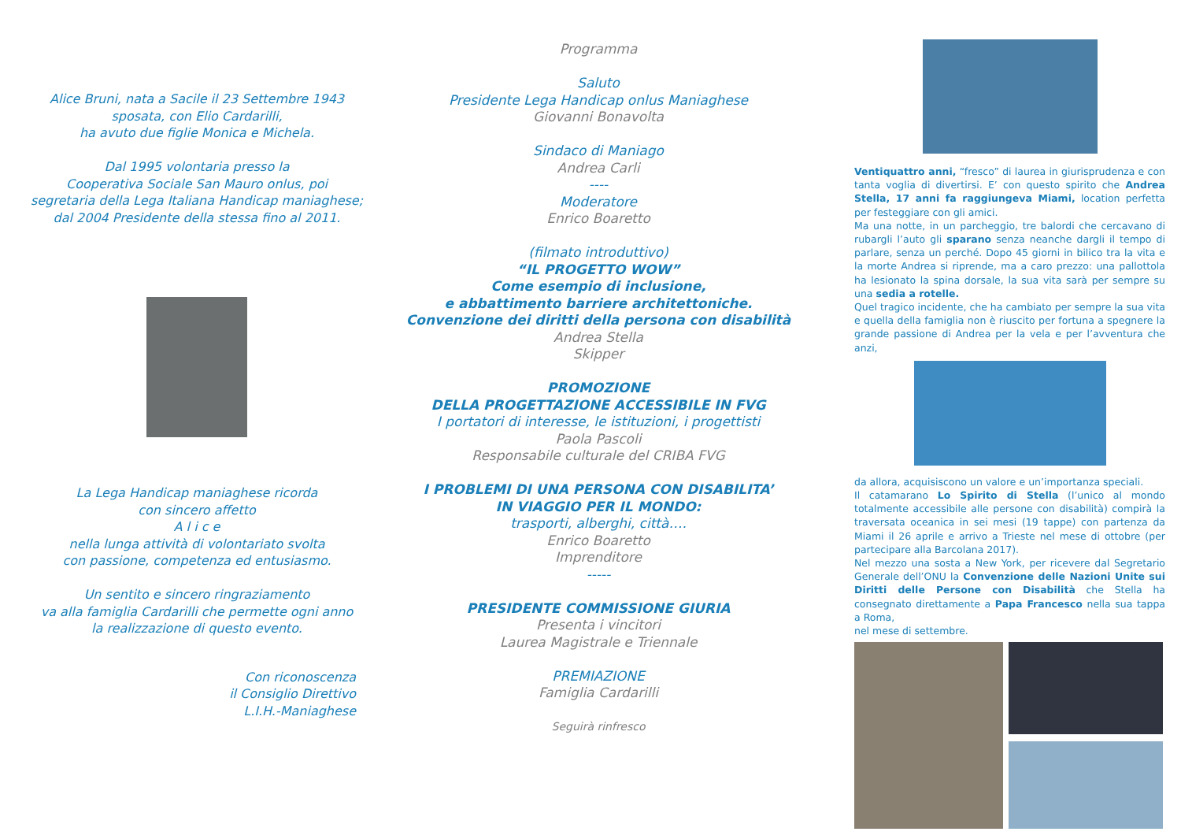Alice Bruni, nata a Sacile il 23 Settembre 1943
sposata, con Elio Cardarilli,
ha avuto due figlie Monica e Michela.
Dal 1995 volontaria presso la
Cooperativa Sociale San Mauro onlus, poi
segretaria della Lega Italiana Handicap maniaghese;
dal 2004 Presidente della stessa fino al 2011.
La Lega Handicap maniaghese ricorda
con sincero affetto
A l i c e
nella lunga attività di volontariato svolta
con passione, competenza ed entusiasmo.
Un sentito e sincero ringraziamento
va alla famiglia Cardarilli che permette ogni anno
la realizzazione di questo evento.
Con riconoscenza
il Consiglio Direttivo
L.I.H.-Maniaghese
Programma
Saluto
Presidente Lega Handicap onlus Maniaghese
Giovanni Bonavolta
Sindaco di Maniago
Andrea Carli
----
Moderatore
Enrico Boaretto
(filmato introduttivo)
“IL PROGETTO WOW”
Come esempio di inclusione,
e abbattimento barriere architettoniche.
Convenzione dei diritti della persona con disabilità
Andrea Stella
Skipper
PROMOZIONE
DELLA PROGETTAZIONE ACCESSIBILE IN FVG
I portatori di interesse, le istituzioni, i progettisti
Paola Pascoli
Responsabile culturale del CRIBA FVG
I PROBLEMI DI UNA PERSONA CON DISABILITA’
IN VIAGGIO PER IL MONDO:
trasporti, alberghi, città….
Enrico Boaretto
Imprenditore
-----
PRESIDENTE COMMISSIONE GIURIA
Presenta i vincitori
Laurea Magistrale e Triennale
PREMIAZIONE
Famiglia Cardarilli
Seguirà rinfresco
Ventiquattro anni, “fresco” di laurea in giurisprudenza e con tanta voglia di divertirsi. E’ con questo spirito che Andrea Stella, 17 anni fa raggiungeva Miami, location perfetta per festeggiare con gli amici.
Ma una notte, in un parcheggio, tre balordi che cercavano di rubargli l’auto gli sparano senza neanche dargli il tempo di parlare, senza un perché. Dopo 45 giorni in bilico tra la vita e la morte Andrea si riprende, ma a caro prezzo: una pallottola ha lesionato la spina dorsale, la sua vita sarà per sempre su una sedia a rotelle.
Quel tragico incidente, che ha cambiato per sempre la sua vita e quella della famiglia non è riuscito per fortuna a spegnere la grande passione di Andrea per la vela e per l’avventura che anzi,
da allora, acquisiscono un valore e un’importanza speciali.
Il catamarano Lo Spirito di Stella (l’unico al mondo totalmente accessibile alle persone con disabilità) compirà la traversata oceanica in sei mesi (19 tappe) con partenza da Miami il 26 aprile e arrivo a Trieste nel mese di ottobre (per partecipare alla Barcolana 2017).
Nel mezzo una sosta a New York, per ricevere dal Segretario Generale dell’ONU la Convenzione delle Nazioni Unite sui Diritti delle Persone con Disabilità che Stella ha consegnato direttamente a Papa Francesco nella sua tappa a Roma,
nel mese di settembre.